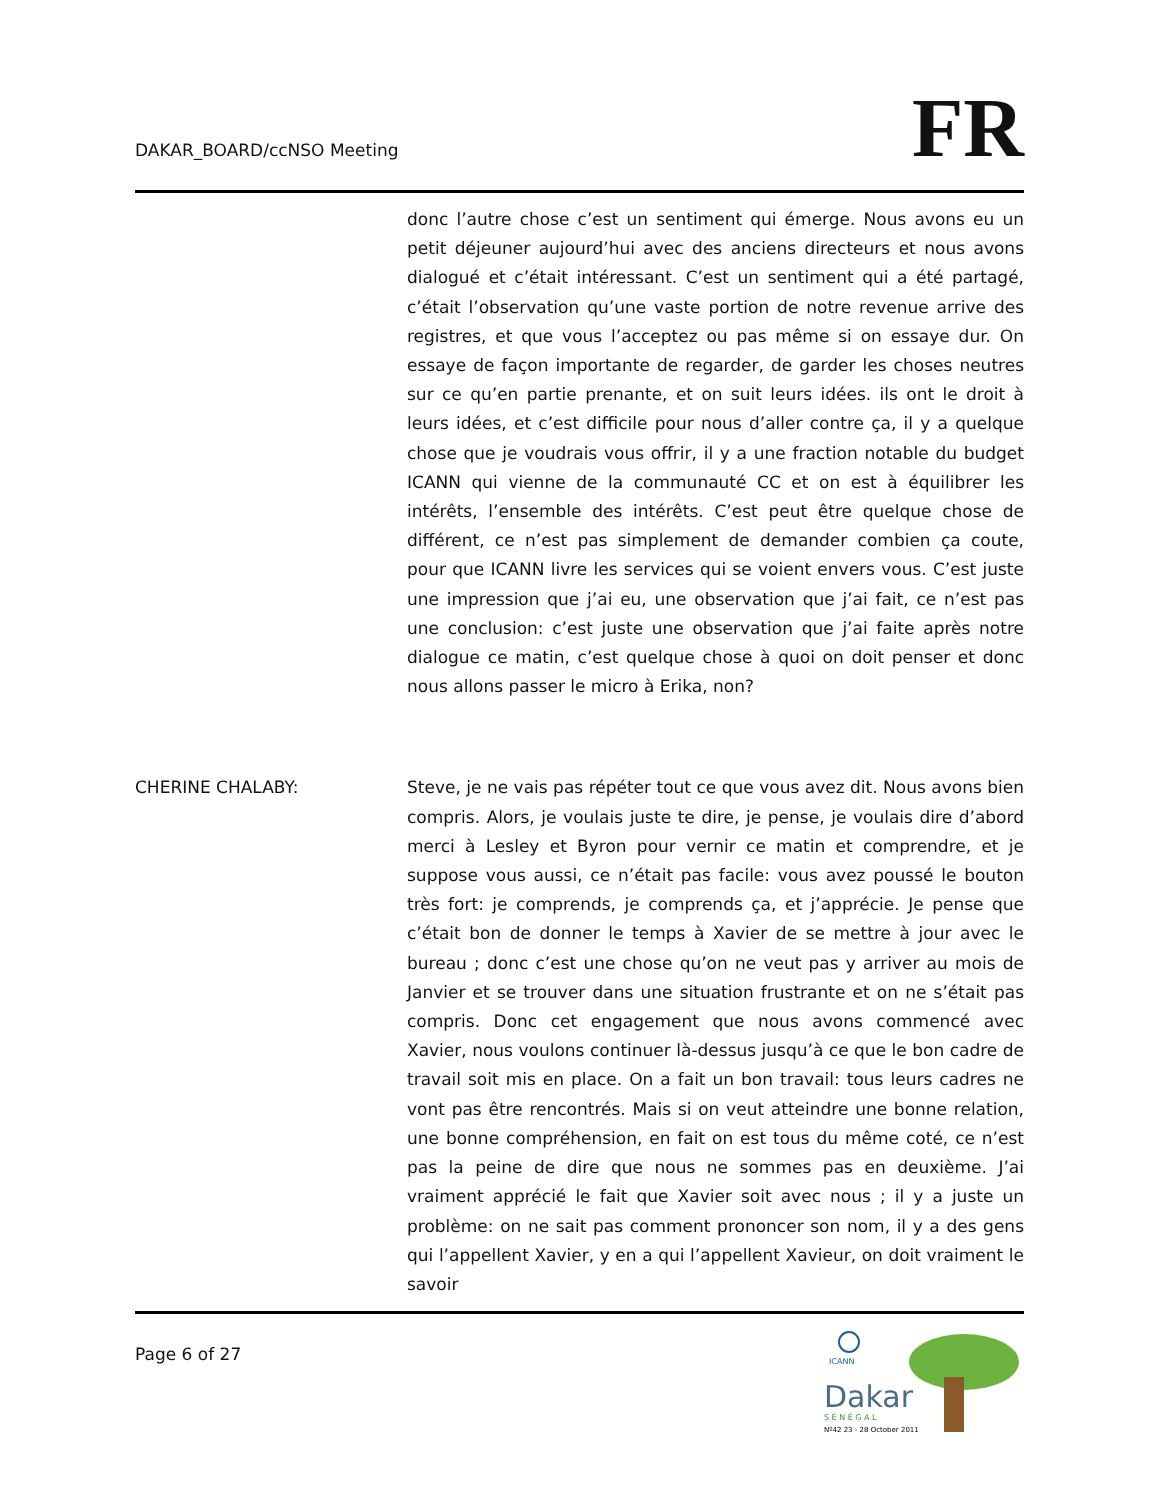DAKAR_BOARD/ccNSO Meeting
FR
donc l’autre chose c’est un sentiment qui émerge. Nous avons eu un petit déjeuner aujourd’hui avec des anciens directeurs et nous avons dialogué et c’était intéressant. C’est un sentiment qui a été partagé, c’était l’observation qu’une vaste portion de notre revenue arrive des registres, et que vous l’acceptez ou pas même si on essaye dur. On essaye de façon importante de regarder, de garder les choses neutres sur ce qu’en partie prenante, et on suit leurs idées. ils ont le droit à leurs idées, et c’est difficile pour nous d’aller contre ça, il y a quelque chose que je voudrais vous offrir, il y a une fraction notable du budget ICANN qui vienne de la communauté CC et on est à équilibrer les intérêts, l’ensemble des intérêts. C’est peut être quelque chose de différent, ce n’est pas simplement de demander combien ça coute, pour que ICANN livre les services qui se voient envers vous. C’est juste une impression que j’ai eu, une observation que j’ai fait, ce n’est pas une conclusion: c’est juste une observation que j’ai faite après notre dialogue ce matin, c’est quelque chose à quoi on doit penser et donc nous allons passer le micro à Erika, non?
CHERINE CHALABY:
Steve, je ne vais pas répéter tout ce que vous avez dit. Nous avons bien compris. Alors, je voulais juste te dire, je pense, je voulais dire d’abord merci à Lesley et Byron pour vernir ce matin et comprendre, et je suppose vous aussi, ce n’était pas facile: vous avez poussé le bouton très fort: je comprends, je comprends ça, et j’apprécie. Je pense que c’était bon de donner le temps à Xavier de se mettre à jour avec le bureau ; donc c’est une chose qu’on ne veut pas y arriver au mois de Janvier et se trouver dans une situation frustrante et on ne s’était pas compris. Donc cet engagement que nous avons commencé avec Xavier, nous voulons continuer là-dessus jusqu’à ce que le bon cadre de travail soit mis en place. On a fait un bon travail: tous leurs cadres ne vont pas être rencontrés. Mais si on veut atteindre une bonne relation, une bonne compréhension, en fait on est tous du même coté, ce n’est pas la peine de dire que nous ne sommes pas en deuxième. J’ai vraiment apprécié le fait que Xavier soit avec nous ; il y a juste un problème: on ne sait pas comment prononcer son nom, il y a des gens qui l’appellent Xavier, y en a qui l’appellent Xavieur, on doit vraiment le savoir
Page 6 of 27
ICANN
Dakar
S É N É G A L
Nº42 23 - 28 October 2011